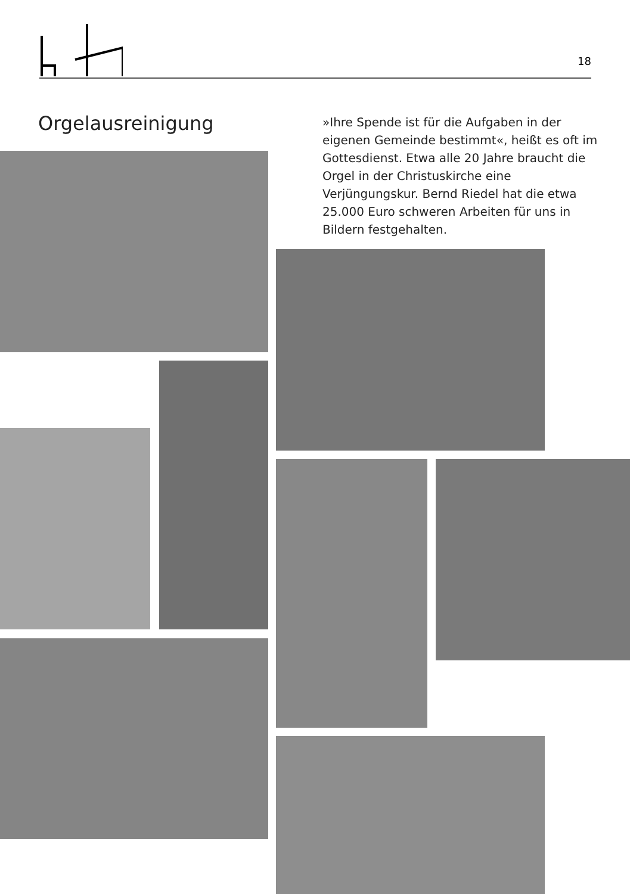18
Orgelausreinigung
»Ihre Spende ist für die Aufgaben in der eigenen Gemeinde bestimmt«, heißt es oft im Gottesdienst. Etwa alle 20 Jahre braucht die Orgel in der Christuskirche eine Verjüngungskur. Bernd Riedel hat die etwa 25.000 Euro schweren Arbeiten für uns in Bildern festgehalten.